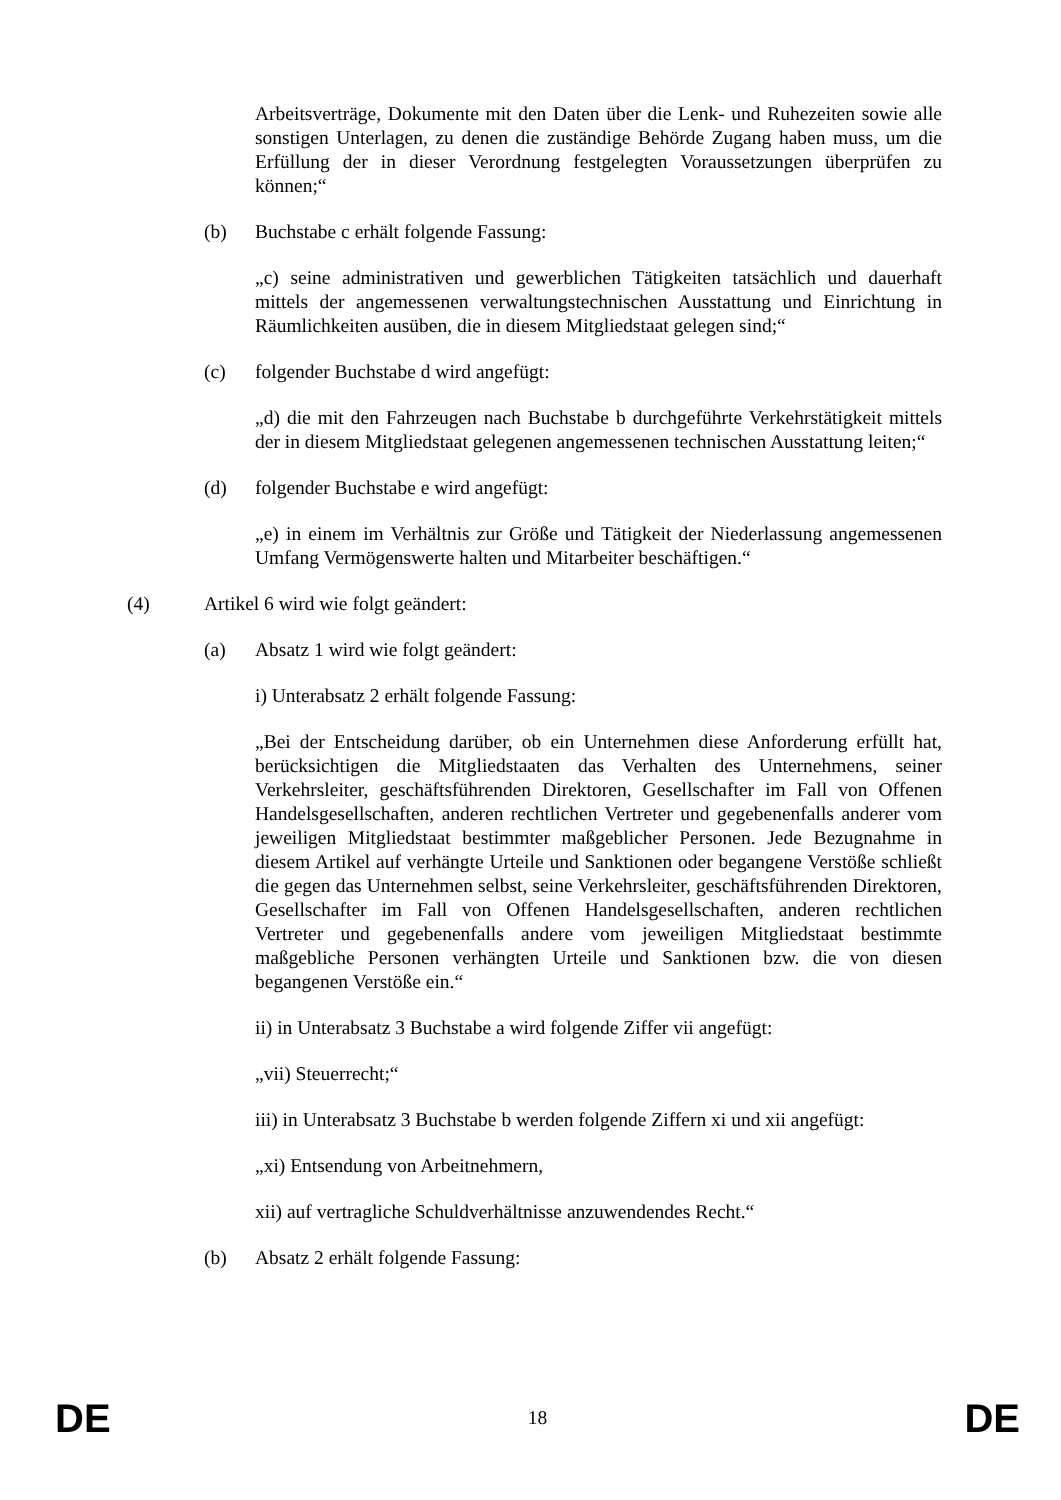Arbeitsverträge, Dokumente mit den Daten über die Lenk- und Ruhezeiten sowie alle sonstigen Unterlagen, zu denen die zuständige Behörde Zugang haben muss, um die Erfüllung der in dieser Verordnung festgelegten Voraussetzungen überprüfen zu können;“
(b) Buchstabe c erhält folgende Fassung:
„c) seine administrativen und gewerblichen Tätigkeiten tatsächlich und dauerhaft mittels der angemessenen verwaltungstechnischen Ausstattung und Einrichtung in Räumlichkeiten ausüben, die in diesem Mitgliedstaat gelegen sind;“
(c) folgender Buchstabe d wird angefügt:
„d) die mit den Fahrzeugen nach Buchstabe b durchgeführte Verkehrstätigkeit mittels der in diesem Mitgliedstaat gelegenen angemessenen technischen Ausstattung leiten;“
(d) folgender Buchstabe e wird angefügt:
„e) in einem im Verhältnis zur Größe und Tätigkeit der Niederlassung angemessenen Umfang Vermögenswerte halten und Mitarbeiter beschäftigen.“
(4) Artikel 6 wird wie folgt geändert:
(a) Absatz 1 wird wie folgt geändert:
i) Unterabsatz 2 erhält folgende Fassung:
„Bei der Entscheidung darüber, ob ein Unternehmen diese Anforderung erfüllt hat, berücksichtigen die Mitgliedstaaten das Verhalten des Unternehmens, seiner Verkehrsleiter, geschäftsführenden Direktoren, Gesellschafter im Fall von Offenen Handelsgesellschaften, anderen rechtlichen Vertreter und gegebenenfalls anderer vom jeweiligen Mitgliedstaat bestimmter maßgeblicher Personen. Jede Bezugnahme in diesem Artikel auf verhängte Urteile und Sanktionen oder begangene Verstöße schließt die gegen das Unternehmen selbst, seine Verkehrsleiter, geschäftsführenden Direktoren, Gesellschafter im Fall von Offenen Handelsgesellschaften, anderen rechtlichen Vertreter und gegebenenfalls andere vom jeweiligen Mitgliedstaat bestimmte maßgebliche Personen verhängten Urteile und Sanktionen bzw. die von diesen begangenen Verstöße ein.“
ii) in Unterabsatz 3 Buchstabe a wird folgende Ziffer vii angefügt:
„vii) Steuerrecht;“
iii) in Unterabsatz 3 Buchstabe b werden folgende Ziffern xi und xii angefügt:
„xi) Entsendung von Arbeitnehmern,
xii) auf vertragliche Schuldverhältnisse anzuwendendes Recht.“
(b) Absatz 2 erhält folgende Fassung:
DE 18 DE